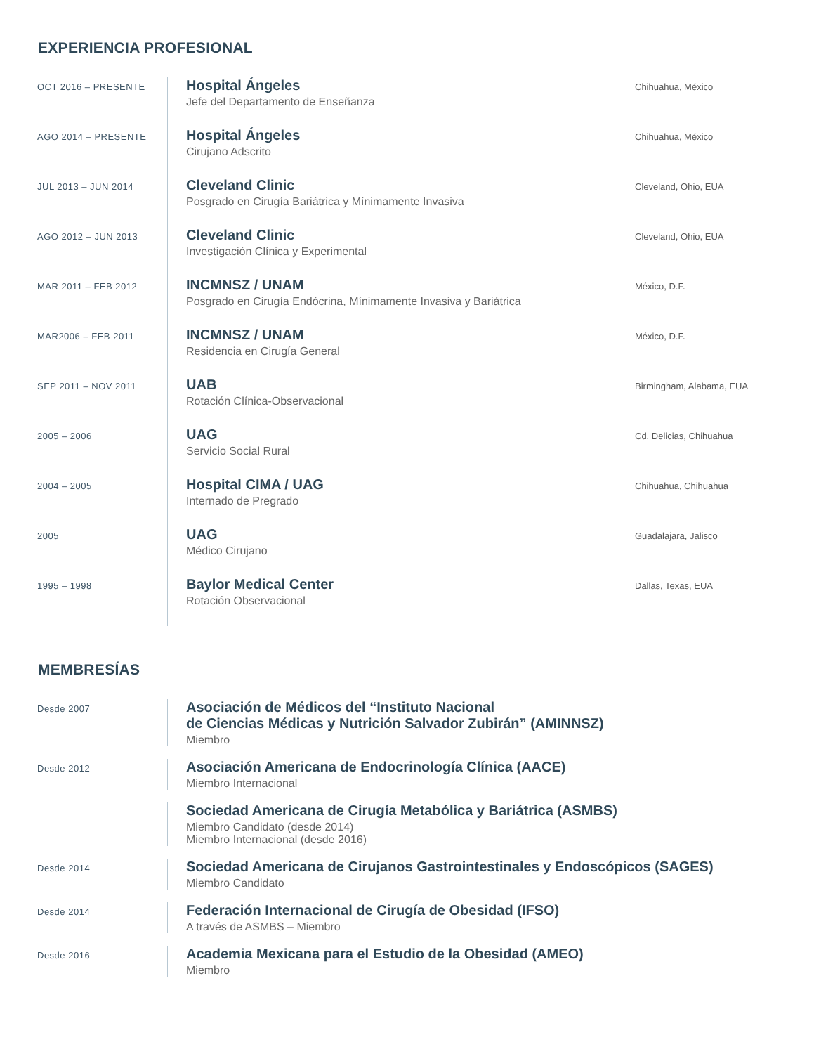EXPERIENCIA PROFESIONAL
OCT 2016 – PRESENTE
Hospital Ángeles
Jefe del Departamento de Enseñanza
Chihuahua, México
AGO 2014 – PRESENTE
Hospital Ángeles
Cirujano Adscrito
Chihuahua, México
JUL 2013 – JUN 2014
Cleveland Clinic
Posgrado en Cirugía Bariátrica y Mínimamente Invasiva
Cleveland, Ohio, EUA
AGO 2012 – JUN 2013
Cleveland Clinic
Investigación Clínica y Experimental
Cleveland, Ohio, EUA
MAR 2011 – FEB 2012
INCMNSZ / UNAM
Posgrado en Cirugía Endócrina, Mínimamente Invasiva y Bariátrica
México, D.F.
MAR2006 – FEB 2011
INCMNSZ / UNAM
Residencia en Cirugía General
México, D.F.
SEP 2011 – NOV 2011
UAB
Rotación Clínica-Observacional
Birmingham, Alabama, EUA
2005 – 2006
UAG
Servicio Social Rural
Cd. Delicias, Chihuahua
2004 – 2005
Hospital CIMA / UAG
Internado de Pregrado
Chihuahua, Chihuahua
2005
UAG
Médico Cirujano
Guadalajara, Jalisco
1995 – 1998
Baylor Medical Center
Rotación Observacional
Dallas, Texas, EUA
MEMBRESÍAS
Desde 2007
Asociación de Médicos del “Instituto Nacional
de Ciencias Médicas y Nutrición Salvador Zubirán” (AMINNSZ)
Miembro
Desde 2012
Asociación Americana de Endocrinología Clínica (AACE)
Miembro Internacional
Sociedad Americana de Cirugía Metabólica y Bariátrica (ASMBS)
Miembro Candidato (desde 2014)
Miembro Internacional (desde 2016)
Desde 2014
Sociedad Americana de Cirujanos Gastrointestinales y Endoscópicos (SAGES)
Miembro Candidato
Desde 2014
Federación Internacional de Cirugía de Obesidad (IFSO)
A través de ASMBS – Miembro
Desde 2016
Academia Mexicana para el Estudio de la Obesidad (AMEO)
Miembro